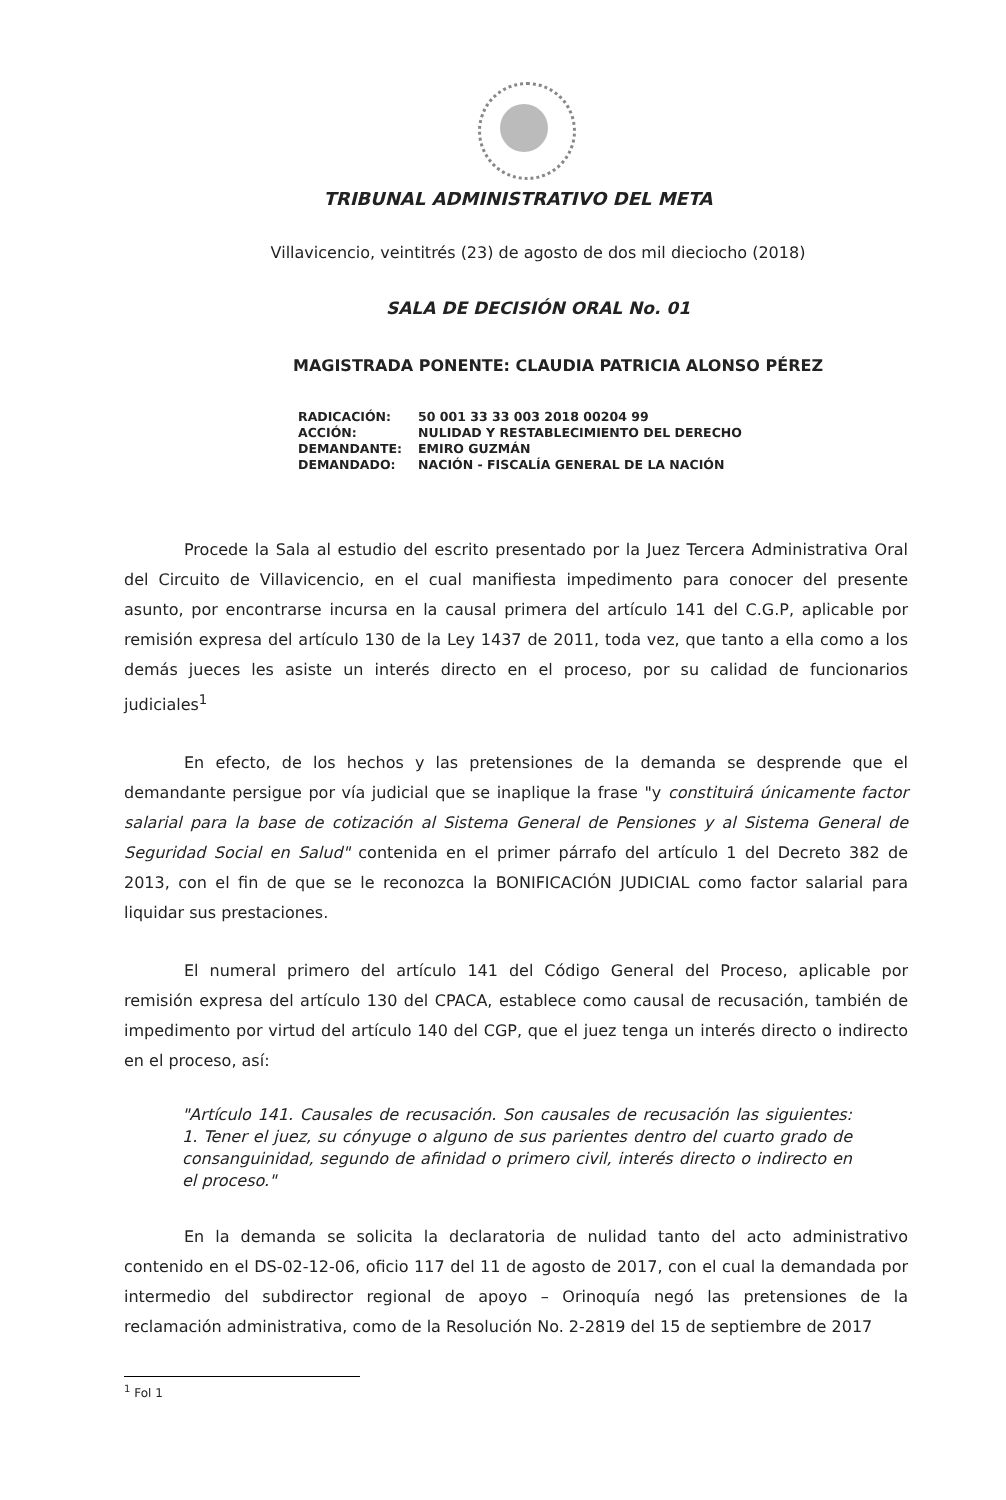TRIBUNAL ADMINISTRATIVO DEL META
Villavicencio, veintitrés (23) de agosto de dos mil dieciocho (2018)
SALA DE DECISIÓN ORAL No. 01
MAGISTRADA PONENTE: CLAUDIA PATRICIA ALONSO PÉREZ
| RADICACIÓN: | 50 001 33 33 003 2018 00204 99 |
| ACCIÓN: | NULIDAD Y RESTABLECIMIENTO DEL DERECHO |
| DEMANDANTE: | EMIRO GUZMÁN |
| DEMANDADO: | NACIÓN - FISCALÍA GENERAL DE LA NACIÓN |
Procede la Sala al estudio del escrito presentado por la Juez Tercera Administrativa Oral del Circuito de Villavicencio, en el cual manifiesta impedimento para conocer del presente asunto, por encontrarse incursa en la causal primera del artículo 141 del C.G.P, aplicable por remisión expresa del artículo 130 de la Ley 1437 de 2011, toda vez, que tanto a ella como a los demás jueces les asiste un interés directo en el proceso, por su calidad de funcionarios judiciales<sup>1</sup>
En efecto, de los hechos y las pretensiones de la demanda se desprende que el demandante persigue por vía judicial que se inaplique la frase "y constituirá únicamente factor salarial para la base de cotización al Sistema General de Pensiones y al Sistema General de Seguridad Social en Salud" contenida en el primer párrafo del artículo 1 del Decreto 382 de 2013, con el fin de que se le reconozca la BONIFICACIÓN JUDICIAL como factor salarial para liquidar sus prestaciones.
El numeral primero del artículo 141 del Código General del Proceso, aplicable por remisión expresa del artículo 130 del CPACA, establece como causal de recusación, también de impedimento por virtud del artículo 140 del CGP, que el juez tenga un interés directo o indirecto en el proceso, así:
"Artículo 141. Causales de recusación. Son causales de recusación las siguientes: 1. Tener el juez, su cónyuge o alguno de sus parientes dentro del cuarto grado de consanguinidad, segundo de afinidad o primero civil, interés directo o indirecto en el proceso."
En la demanda se solicita la declaratoria de nulidad tanto del acto administrativo contenido en el DS-02-12-06, oficio 117 del 11 de agosto de 2017, con el cual la demandada por intermedio del subdirector regional de apoyo – Orinoquía negó las pretensiones de la reclamación administrativa, como de la Resolución No. 2-2819 del 15 de septiembre de 2017
<sup>1</sup> Fol 1